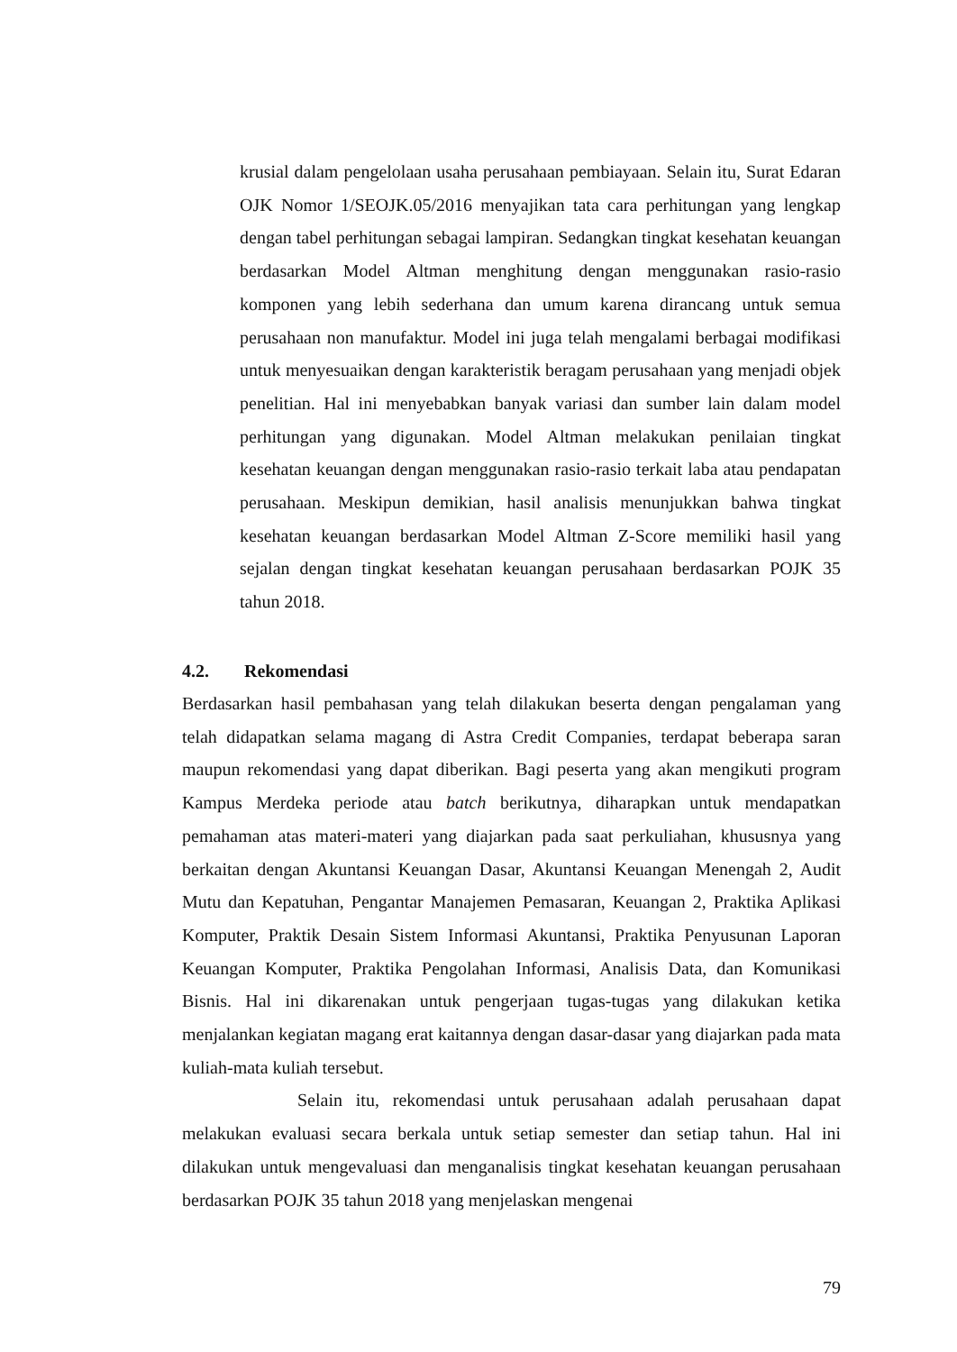krusial dalam pengelolaan usaha perusahaan pembiayaan. Selain itu, Surat Edaran OJK Nomor 1/SEOJK.05/2016 menyajikan tata cara perhitungan yang lengkap dengan tabel perhitungan sebagai lampiran. Sedangkan tingkat kesehatan keuangan berdasarkan Model Altman menghitung dengan menggunakan rasio-rasio komponen yang lebih sederhana dan umum karena dirancang untuk semua perusahaan non manufaktur. Model ini juga telah mengalami berbagai modifikasi untuk menyesuaikan dengan karakteristik beragam perusahaan yang menjadi objek penelitian. Hal ini menyebabkan banyak variasi dan sumber lain dalam model perhitungan yang digunakan. Model Altman melakukan penilaian tingkat kesehatan keuangan dengan menggunakan rasio-rasio terkait laba atau pendapatan perusahaan. Meskipun demikian, hasil analisis menunjukkan bahwa tingkat kesehatan keuangan berdasarkan Model Altman Z-Score memiliki hasil yang sejalan dengan tingkat kesehatan keuangan perusahaan berdasarkan POJK 35 tahun 2018.
4.2. Rekomendasi
Berdasarkan hasil pembahasan yang telah dilakukan beserta dengan pengalaman yang telah didapatkan selama magang di Astra Credit Companies, terdapat beberapa saran maupun rekomendasi yang dapat diberikan. Bagi peserta yang akan mengikuti program Kampus Merdeka periode atau batch berikutnya, diharapkan untuk mendapatkan pemahaman atas materi-materi yang diajarkan pada saat perkuliahan, khususnya yang berkaitan dengan Akuntansi Keuangan Dasar, Akuntansi Keuangan Menengah 2, Audit Mutu dan Kepatuhan, Pengantar Manajemen Pemasaran, Keuangan 2, Praktika Aplikasi Komputer, Praktik Desain Sistem Informasi Akuntansi, Praktika Penyusunan Laporan Keuangan Komputer, Praktika Pengolahan Informasi, Analisis Data, dan Komunikasi Bisnis. Hal ini dikarenakan untuk pengerjaan tugas-tugas yang dilakukan ketika menjalankan kegiatan magang erat kaitannya dengan dasar-dasar yang diajarkan pada mata kuliah-mata kuliah tersebut.
Selain itu, rekomendasi untuk perusahaan adalah perusahaan dapat melakukan evaluasi secara berkala untuk setiap semester dan setiap tahun. Hal ini dilakukan untuk mengevaluasi dan menganalisis tingkat kesehatan keuangan perusahaan berdasarkan POJK 35 tahun 2018 yang menjelaskan mengenai
79